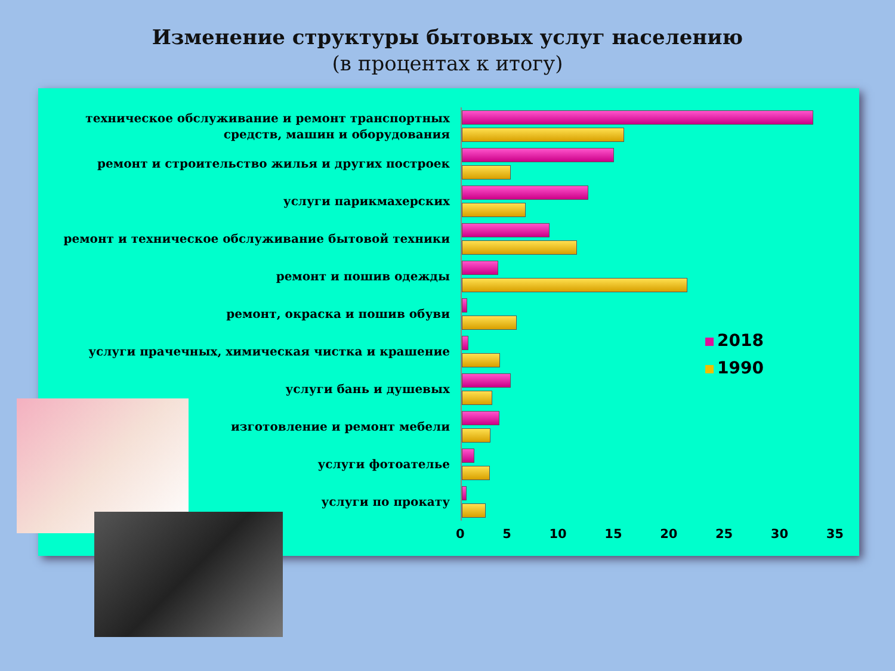Изменение структуры бытовых услуг населению
(в процентах к итогу)
техническое обслуживание и ремонт транспортных средств, машин и оборудования
ремонт и строительство жилья и других построек
услуги парикмахерских
ремонт и техническое обслуживание бытовой техники
ремонт и пошив одежды
ремонт, окраска и пошив обуви
услуги прачечных, химическая чистка и крашение
услуги бань и душевых
изготовление и ремонт мебели
услуги фотоателье
услуги по прокату
0 5 10 15 20 25 30 35
2018
1990